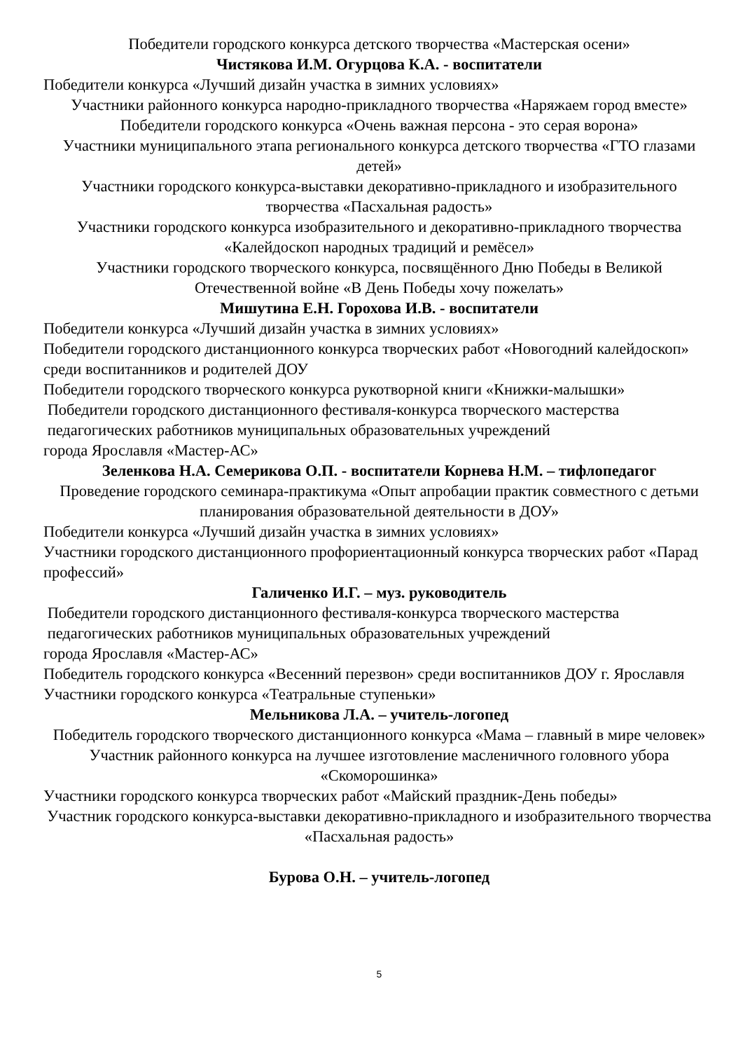Победители городского конкурса детского творчества «Мастерская осени»
Чистякова И.М. Огурцова К.А. - воспитатели
Победители конкурса «Лучший дизайн участка в зимних условиях»
Участники районного конкурса народно-прикладного творчества «Наряжаем город вместе»
Победители городского конкурса «Очень важная персона - это серая ворона»
Участники муниципального этапа регионального конкурса детского творчества «ГТО глазами детей»
Участники городского конкурса-выставки декоративно-прикладного и изобразительного творчества «Пасхальная радость»
Участники городского конкурса изобразительного и декоративно-прикладного творчества «Калейдоскоп народных традиций и ремёсел»
Участники городского творческого конкурса, посвящённого Дню Победы в Великой Отечественной войне «В День Победы хочу пожелать»
Мишутина Е.Н. Горохова И.В. - воспитатели
Победители конкурса «Лучший дизайн участка в зимних условиях»
Победители городского дистанционного конкурса творческих работ «Новогодний калейдоскоп» среди воспитанников и родителей ДОУ
Победители городского творческого конкурса рукотворной книги «Книжки-малышки»
Победители городского дистанционного фестиваля-конкурса творческого мастерства
педагогических работников муниципальных образовательных учреждений
города Ярославля «Мастер-АС»
Зеленкова Н.А. Семерикова О.П. - воспитатели Корнева Н.М. – тифлопедагог
Проведение городского семинара-практикума «Опыт апробации практик совместного с детьми планирования образовательной деятельности в ДОУ»
Победители конкурса «Лучший дизайн участка в зимних условиях»
Участники городского дистанционного профориентационный конкурса творческих работ «Парад профессий»
Галиченко И.Г. – муз. руководитель
Победители городского дистанционного фестиваля-конкурса творческого мастерства
педагогических работников муниципальных образовательных учреждений
города Ярославля «Мастер-АС»
Победитель городского конкурса «Весенний перезвон» среди воспитанников ДОУ г. Ярославля
Участники городского конкурса «Театральные ступеньки»
Мельникова Л.А. – учитель-логопед
Победитель городского творческого дистанционного конкурса «Мама – главный в мире человек»
Участник районного конкурса на лучшее изготовление масленичного головного убора «Скоморошинка»
Участники городского конкурса творческих работ «Майский праздник-День победы»
Участник городского конкурса-выставки декоративно-прикладного и изобразительного творчества «Пасхальная радость»
Бурова О.Н. – учитель-логопед
5